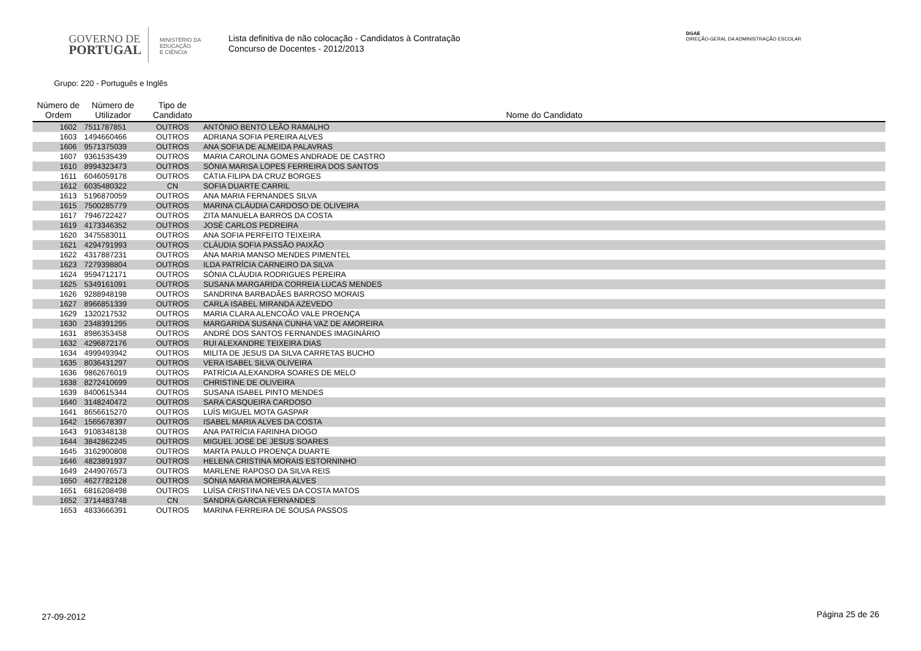GOVERNO DE
PORTUGAL
MINISTÉRIO DA EDUCAÇÃO
E CIÊNCIA
Lista definitiva de não colocação - Candidatos à Contratação
Concurso de Docentes - 2012/2013
DGAE
DIREÇÃO-GERAL DA ADMINISTRAÇÃO ESCOLAR
Grupo: 220 - Português e Inglês
| Número de Ordem | Número de Utilizador | Tipo de Candidato | Nome do Candidato |
| --- | --- | --- | --- |
| 1602 | 7511787851 | OUTROS | ANTÓNIO BENTO LEÃO RAMALHO |
| 1603 | 1494660466 | OUTROS | ADRIANA SOFIA PEREIRA ALVES |
| 1606 | 9571375039 | OUTROS | ANA SOFIA DE ALMEIDA PALAVRAS |
| 1607 | 9361535439 | OUTROS | MARIA CAROLINA GOMES ANDRADE DE CASTRO |
| 1610 | 8994323473 | OUTROS | SÓNIA MARISA LOPES FERREIRA DOS SANTOS |
| 1611 | 6046059178 | OUTROS | CÁTIA FILIPA DA CRUZ BORGES |
| 1612 | 6035480322 | CN | SOFIA DUARTE CARRIL |
| 1613 | 5196870059 | OUTROS | ANA MARIA FERNANDES SILVA |
| 1615 | 7500285779 | OUTROS | MARINA CLÁUDIA CARDOSO DE OLIVEIRA |
| 1617 | 7946722427 | OUTROS | ZITA MANUELA BARROS DA COSTA |
| 1619 | 4173346352 | OUTROS | JOSÉ CARLOS PEDREIRA |
| 1620 | 3475583011 | OUTROS | ANA SOFIA PERFEITO TEIXEIRA |
| 1621 | 4294791993 | OUTROS | CLÁUDIA SOFIA PASSÃO PAIXÃO |
| 1622 | 4317887231 | OUTROS | ANA MARIA MANSO MENDES PIMENTEL |
| 1623 | 7279398804 | OUTROS | ILDA PATRÍCIA CARNEIRO DA SILVA |
| 1624 | 9594712171 | OUTROS | SÓNIA CLÁUDIA RODRIGUES PEREIRA |
| 1625 | 5349161091 | OUTROS | SUSANA MARGARIDA CORREIA LUCAS MENDES |
| 1626 | 9288948198 | OUTROS | SANDRINA BARBADÃES BARROSO MORAIS |
| 1627 | 8966851339 | OUTROS | CARLA ISABEL MIRANDA AZEVEDO |
| 1629 | 1320217532 | OUTROS | MARIA CLARA ALENCOÃO VALE PROENÇA |
| 1630 | 2348391295 | OUTROS | MARGARIDA SUSANA CUNHA VAZ DE AMOREIRA |
| 1631 | 8986353458 | OUTROS | ANDRÉ DOS SANTOS FERNANDES IMAGINÁRIO |
| 1632 | 4296872176 | OUTROS | RUI ALEXANDRE TEIXEIRA DIAS |
| 1634 | 4999493942 | OUTROS | MILITA DE JESUS DA SILVA CARRETAS BUCHO |
| 1635 | 8036431297 | OUTROS | VERA ISABEL SILVA OLIVEIRA |
| 1636 | 9862676019 | OUTROS | PATRÍCIA ALEXANDRA SOARES DE MELO |
| 1638 | 8272410699 | OUTROS | CHRISTINE DE OLIVEIRA |
| 1639 | 8400615344 | OUTROS | SUSANA ISABEL PINTO MENDES |
| 1640 | 3148240472 | OUTROS | SARA CASQUEIRA CARDOSO |
| 1641 | 8656615270 | OUTROS | LUÍS MIGUEL MOTA GASPAR |
| 1642 | 1565678397 | OUTROS | ISABEL MARIA ALVES DA COSTA |
| 1643 | 9108348138 | OUTROS | ANA PATRÍCIA FARINHA DIOGO |
| 1644 | 3842862245 | OUTROS | MIGUEL JOSÉ DE JESUS SOARES |
| 1645 | 3162900808 | OUTROS | MARTA PAULO PROENÇA DUARTE |
| 1646 | 4823891937 | OUTROS | HELENA CRISTINA MORAIS ESTORNINHO |
| 1649 | 2449076573 | OUTROS | MARLENE RAPOSO DA SILVA REIS |
| 1650 | 4627782128 | OUTROS | SÓNIA MARIA MOREIRA ALVES |
| 1651 | 6816208498 | OUTROS | LUÍSA CRISTINA NEVES DA COSTA MATOS |
| 1652 | 3714483748 | CN | SANDRA GARCIA FERNANDES |
| 1653 | 4833666391 | OUTROS | MARINA FERREIRA DE SOUSA PASSOS |
27-09-2012 Página 25 de 26